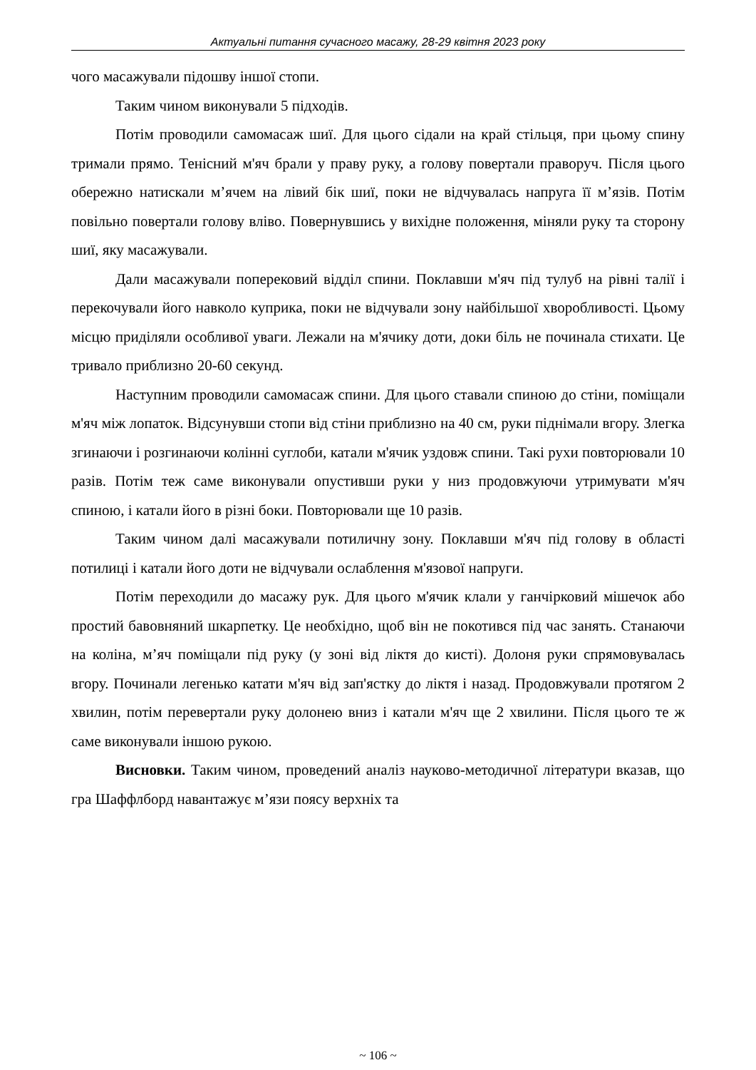Актуальні питання сучасного масажу, 28-29 квітня 2023 року
чого масажували підошву іншої стопи.
Таким чином виконували 5 підходів.
Потім проводили самомасаж шиї. Для цього сідали на край стільця, при цьому спину тримали прямо. Тенісний м'яч брали у праву руку, а голову повертали праворуч. Після цього обережно натискали м’ячем на лівий бік шиї, поки не відчувалась напруга її м’язів. Потім повільно повертали голову вліво. Повернувшись у вихідне положення, міняли руку та сторону шиї, яку масажували.
Дали масажували поперековий відділ спини. Поклавши м'яч під тулуб на рівні талії і перекочували його навколо куприка, поки не відчували зону найбільшої хворобливості. Цьому місцю приділяли особливої уваги. Лежали на м'ячику доти, доки біль не починала стихати. Це тривало приблизно 20-60 секунд.
Наступним проводили самомасаж спини. Для цього ставали спиною до стіни, поміщали м'яч між лопаток. Відсунувши стопи від стіни приблизно на 40 см, руки піднімали вгору. Злегка згинаючи і розгинаючи колінні суглоби, катали м'ячик уздовж спини. Такі рухи повторювали 10 разів. Потім теж саме виконували опустивши руки у низ продовжуючи утримувати м'яч спиною, і катали його в різні боки. Повторювали ще 10 разів.
Таким чином далі масажували потиличну зону. Поклавши м'яч під голову в області потилиці і катали його доти не відчували ослаблення м'язової напруги.
Потім переходили до масажу рук. Для цього м'ячик клали у ганчірковий мішечок або простий бавовняний шкарпетку. Це необхідно, щоб він не покотився під час занять. Станаючи на коліна, м’яч поміщали під руку (у зоні від ліктя до кисті). Долоня руки спрямовувалась вгору. Починали легенько катати м'яч від зап'ястку до ліктя і назад. Продовжували протягом 2 хвилин, потім перевертали руку долонею вниз і катали м'яч ще 2 хвилини. Після цього те ж саме виконували іншою рукою.
Висновки. Таким чином, проведений аналіз науково-методичної літератури вказав, що гра Шаффлборд навантажує м’язи поясу верхніх та
~ 106 ~